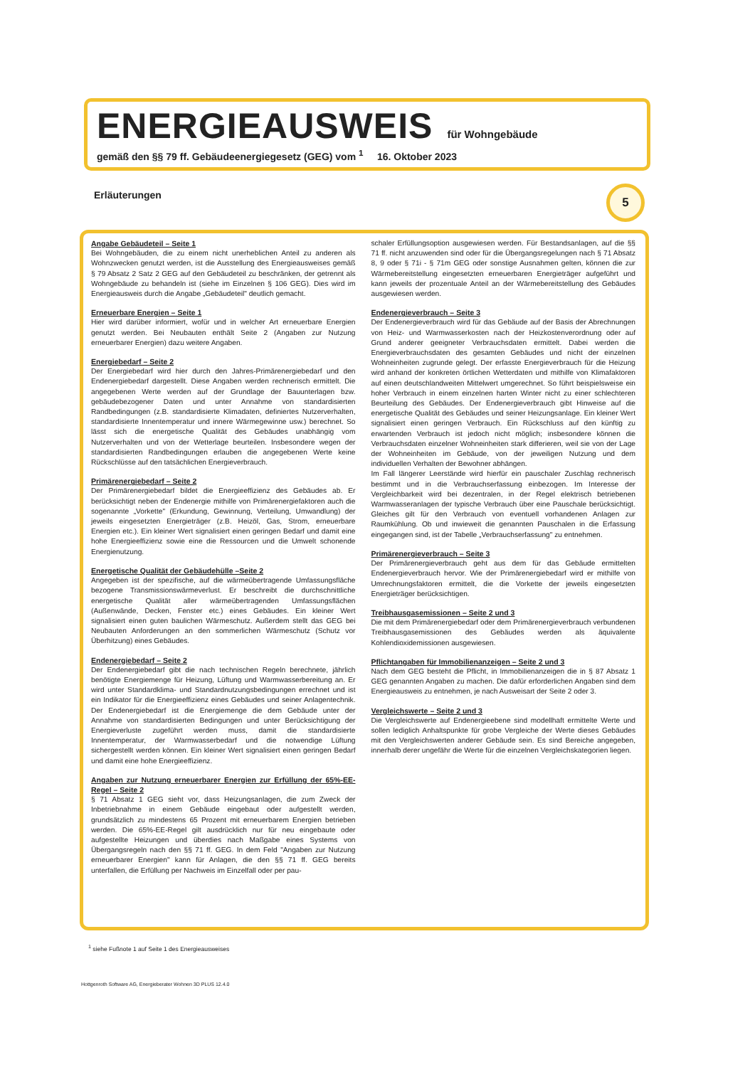ENERGIEAUSWEIS für Wohngebäude
gemäß den §§ 79 ff. Gebäudeenergiegesetz (GEG) vom <sup>1</sup> 16. Oktober 2023
Erläuterungen 5
Angabe Gebäudeteil – Seite 1
Bei Wohngebäuden, die zu einem nicht unerheblichen Anteil zu anderen als Wohnzwecken genutzt werden, ist die Ausstellung des Energieausweises gemäß § 79 Absatz 2 Satz 2 GEG auf den Gebäudeteil zu beschränken, der getrennt als Wohngebäude zu behandeln ist (siehe im Einzelnen § 106 GEG). Dies wird im Energieausweis durch die Angabe „Gebäudeteil" deutlich gemacht.
Erneuerbare Energien – Seite 1
Hier wird darüber informiert, wofür und in welcher Art erneuerbare Energien genutzt werden. Bei Neubauten enthält Seite 2 (Angaben zur Nutzung erneuerbarer Energien) dazu weitere Angaben.
Energiebedarf – Seite 2
Der Energiebedarf wird hier durch den Jahres-Primärenergiebedarf und den Endenergiebedarf dargestellt. Diese Angaben werden rechnerisch ermittelt. Die angegebenen Werte werden auf der Grundlage der Bauunterlagen bzw. gebäudebezogener Daten und unter Annahme von standardisierten Randbedingungen (z.B. standardisierte Klimadaten, definiertes Nutzerverhalten, standardisierte Innentemperatur und innere Wärmegewinne usw.) berechnet. So lässt sich die energetische Qualität des Gebäudes unabhängig vom Nutzerverhalten und von der Wetterlage beurteilen. Insbesondere wegen der standardisierten Randbedingungen erlauben die angegebenen Werte keine Rückschlüsse auf den tatsächlichen Energieverbrauch.
Primärenergiebedarf – Seite 2
Der Primärenergiebedarf bildet die Energieeffizienz des Gebäudes ab. Er berücksichtigt neben der Endenergie mithilfe von Primärenergiefaktoren auch die sogenannte „Vorkette" (Erkundung, Gewinnung, Verteilung, Umwandlung) der jeweils eingesetzten Energieträger (z.B. Heizöl, Gas, Strom, erneuerbare Energien etc.). Ein kleiner Wert signalisiert einen geringen Bedarf und damit eine hohe Energieeffizienz sowie eine die Ressourcen und die Umwelt schonende Energienutzung.
Energetische Qualität der Gebäudehülle –Seite 2
Angegeben ist der spezifische, auf die wärmeübertragende Umfassungsfläche bezogene Transmissionswärmeverlust. Er beschreibt die durchschnittliche energetische Qualität aller wärmeübertragenden Umfassungsflächen (Außenwände, Decken, Fenster etc.) eines Gebäudes. Ein kleiner Wert signalisiert einen guten baulichen Wärmeschutz. Außerdem stellt das GEG bei Neubauten Anforderungen an den sommerlichen Wärmeschutz (Schutz vor Überhitzung) eines Gebäudes.
Endenergiebedarf – Seite 2
Der Endenergiebedarf gibt die nach technischen Regeln berechnete, jährlich benötigte Energiemenge für Heizung, Lüftung und Warmwasserbereitung an. Er wird unter Standardklima- und Standardnutzungsbedingungen errechnet und ist ein Indikator für die Energieeffizienz eines Gebäudes und seiner Anlagentechnik. Der Endenergiebedarf ist die Energiemenge die dem Gebäude unter der Annahme von standardisierten Bedingungen und unter Berücksichtigung der Energieverluste zugeführt werden muss, damit die standardisierte Innentemperatur, der Warmwasserbedarf und die notwendige Lüftung sichergestellt werden können. Ein kleiner Wert signalisiert einen geringen Bedarf und damit eine hohe Energieeffizienz.
Angaben zur Nutzung erneuerbarer Energien zur Erfüllung der 65%-EE-Regel – Seite 2
§ 71 Absatz 1 GEG sieht vor, dass Heizungsanlagen, die zum Zweck der Inbetriebnahme in einem Gebäude eingebaut oder aufgestellt werden, grundsätzlich zu mindestens 65 Prozent mit erneuerbarem Energien betrieben werden. Die 65%-EE-Regel gilt ausdrücklich nur für neu eingebaute oder aufgestellte Heizungen und überdies nach Maßgabe eines Systems von Übergangsregeln nach den §§ 71 ff. GEG. In dem Feld "Angaben zur Nutzung erneuerbarer Energien" kann für Anlagen, die den §§ 71 ff. GEG bereits unterfallen, die Erfüllung per Nachweis im Einzelfall oder per pau-
schaler Erfüllungsoption ausgewiesen werden. Für Bestandsanlagen, auf die §§ 71 ff. nicht anzuwenden sind oder für die Übergangsregelungen nach § 71 Absatz 8, 9 oder § 71i - § 71m GEG oder sonstige Ausnahmen gelten, können die zur Wärmebereitstellung eingesetzten erneuerbaren Energieträger aufgeführt und kann jeweils der prozentuale Anteil an der Wärmebereitstellung des Gebäudes ausgewiesen werden.
Endenergieverbrauch – Seite 3
Der Endenergieverbrauch wird für das Gebäude auf der Basis der Abrechnungen von Heiz- und Warmwasserkosten nach der Heizkostenverordnung oder auf Grund anderer geeigneter Verbrauchsdaten ermittelt. Dabei werden die Energieverbrauchsdaten des gesamten Gebäudes und nicht der einzelnen Wohneinheiten zugrunde gelegt. Der erfasste Energieverbrauch für die Heizung wird anhand der konkreten örtlichen Wetterdaten und mithilfe von Klimafaktoren auf einen deutschlandweiten Mittelwert umgerechnet. So führt beispielsweise ein hoher Verbrauch in einem einzelnen harten Winter nicht zu einer schlechteren Beurteilung des Gebäudes. Der Endenergieverbrauch gibt Hinweise auf die energetische Qualität des Gebäudes und seiner Heizungsanlage. Ein kleiner Wert signalisiert einen geringen Verbrauch. Ein Rückschluss auf den künftig zu erwartenden Verbrauch ist jedoch nicht möglich; insbesondere können die Verbrauchsdaten einzelner Wohneinheiten stark differieren, weil sie von der Lage der Wohneinheiten im Gebäude, von der jeweiligen Nutzung und dem individuellen Verhalten der Bewohner abhängen.
Im Fall längerer Leerstände wird hierfür ein pauschaler Zuschlag rechnerisch bestimmt und in die Verbrauchserfassung einbezogen. Im Interesse der Vergleichbarkeit wird bei dezentralen, in der Regel elektrisch betriebenen Warmwasseranlagen der typische Verbrauch über eine Pauschale berücksichtigt. Gleiches gilt für den Verbrauch von eventuell vorhandenen Anlagen zur Raumkühlung. Ob und inwieweit die genannten Pauschalen in die Erfassung eingegangen sind, ist der Tabelle „Verbrauchserfassung" zu entnehmen.
Primärenergieverbrauch – Seite 3
Der Primärenergieverbrauch geht aus dem für das Gebäude ermittelten Endenergieverbrauch hervor. Wie der Primärenergiebedarf wird er mithilfe von Umrechnungsfaktoren ermittelt, die die Vorkette der jeweils eingesetzten Energieträger berücksichtigen.
Treibhausgasemissionen – Seite 2 und 3
Die mit dem Primärenergiebedarf oder dem Primärenergieverbrauch verbundenen Treibhausgasemissionen des Gebäudes werden als äquivalente Kohlendioxidemissionen ausgewiesen.
Pflichtangaben für Immobilienanzeigen – Seite 2 und 3
Nach dem GEG besteht die Pflicht, in Immobilienanzeigen die in § 87 Absatz 1 GEG genannten Angaben zu machen. Die dafür erforderlichen Angaben sind dem Energieausweis zu entnehmen, je nach Ausweisart der Seite 2 oder 3.
Vergleichswerte – Seite 2 und 3
Die Vergleichswerte auf Endenergieebene sind modellhaft ermittelte Werte und sollen lediglich Anhaltspunkte für grobe Vergleiche der Werte dieses Gebäudes mit den Vergleichswerten anderer Gebäude sein. Es sind Bereiche angegeben, innerhalb derer ungefähr die Werte für die einzelnen Vergleichskategorien liegen.
<sup>1</sup> siehe Fußnote 1 auf Seite 1 des Energieausweises
Hottgenroth Software AG, Energieberater Wohnen 3D PLUS 12.4.0